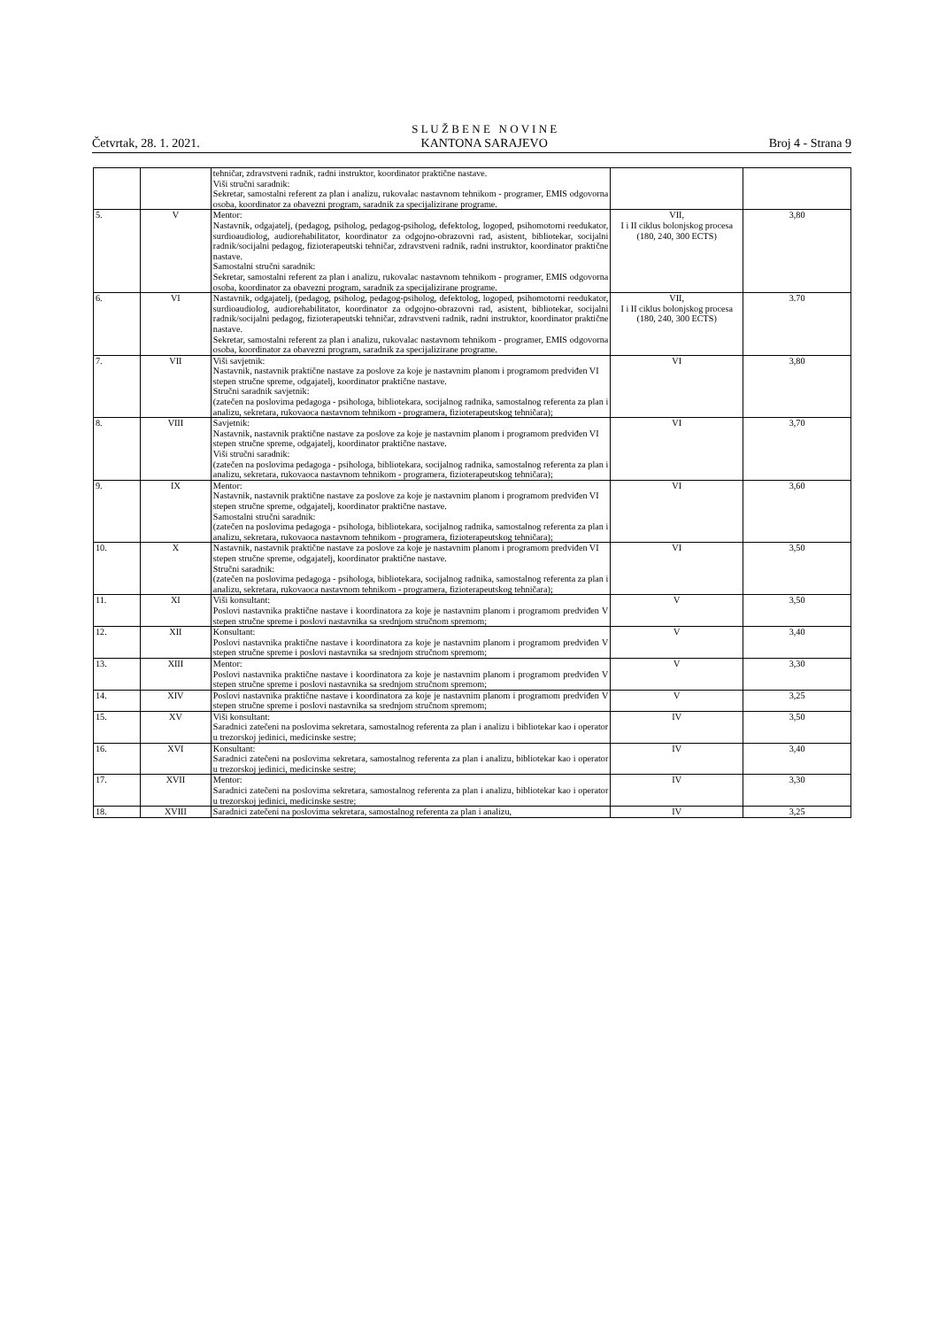Četvrtak, 28. 1. 2021.
S L U Ž B E N E N O V I N E
KANTONA SARAJEVO
Broj 4 - Strana 9
| | | tehničar, zdravstveni radnik, radni instruktor, koordinator praktične nastave. Viši stručni saradnik: Sekretar, samostalni referent za plan i analizu, rukovalac nastavnom tehnikom - programer, EMIS odgovorna osoba, koordinator za obavezni program, saradnik za specijalizirane programe. | | |
| 5. | V | Mentor: Nastavnik, odgajatelj, (pedagog, psiholog, pedagog-psiholog, defektolog, logoped, psihomotorni reedukator, surdioaudiolog, audiorehabilitator, koordinator za odgojno-obrazovni rad, asistent, bibliotekar, socijalni radnik/socijalni pedagog, fizioterapeutski tehničar, zdravstveni radnik, radni instruktor, koordinator praktične nastave. Samostalni stručni saradnik: Sekretar, samostalni referent za plan i analizu, rukovalac nastavnom tehnikom - programer, EMIS odgovorna osoba, koordinator za obavezni program, saradnik za specijalizirane programe. | VII, I i II ciklus bolonjskog procesa (180, 240, 300 ECTS) | 3,80 |
| 6. | VI | Nastavnik, odgajatelj, (pedagog, psiholog, pedagog-psiholog, defektolog, logoped, psihomotorni reedukator, surdioaudiolog, audiorehabilitator, koordinator za odgojno-obrazovni rad, asistent, bibliotekar, socijalni radnik/socijalni pedagog, fizioterapeutski tehničar, zdravstveni radnik, radni instruktor, koordinator praktične nastave. Sekretar, samostalni referent za plan i analizu, rukovalac nastavnom tehnikom - programer, EMIS odgovorna osoba, koordinator za obavezni program, saradnik za specijalizirane programe. | VII, I i II ciklus bolonjskog procesa (180, 240, 300 ECTS) | 3.70 |
| 7. | VII | Viši savjetnik: Nastavnik, nastavnik praktične nastave za poslove za koje je nastavnim planom i programom predviđen VI stepen stručne spreme, odgajatelj, koordinator praktične nastave. Stručni saradnik savjetnik: (zatečen na poslovima pedagoga - psihologa, bibliotekara, socijalnog radnika, samostalnog referenta za plan i analizu, sekretara, rukovaoca nastavnom tehnikom - programera, fizioterapeutskog tehničara); | VI | 3,80 |
| 8. | VIII | Savjetnik: Nastavnik, nastavnik praktične nastave za poslove za koje je nastavnim planom i programom predviđen VI stepen stručne spreme, odgajatelj, koordinator praktične nastave. Viši stručni saradnik: (zatečen na poslovima pedagoga - psihologa, bibliotekara, socijalnog radnika, samostalnog referenta za plan i analizu, sekretara, rukovaoca nastavnom tehnikom - programera, fizioterapeutskog tehničara); | VI | 3,70 |
| 9. | IX | Mentor: Nastavnik, nastavnik praktične nastave za poslove za koje je nastavnim planom i programom predviđen VI stepen stručne spreme, odgajatelj, koordinator praktične nastave. Samostalni stručni saradnik: (zatečen na poslovima pedagoga - psihologa, bibliotekara, socijalnog radnika, samostalnog referenta za plan i analizu, sekretara, rukovaoca nastavnom tehnikom - programera, fizioterapeutskog tehničara); | VI | 3,60 |
| 10. | X | Nastavnik, nastavnik praktične nastave za poslove za koje je nastavnim planom i programom predviđen VI stepen stručne spreme, odgajatelj, koordinator praktične nastave. Stručni saradnik: (zatečen na poslovima pedagoga - psihologa, bibliotekara, socijalnog radnika, samostalnog referenta za plan i analizu, sekretara, rukovaoca nastavnom tehnikom - programera, fizioterapeutskog tehničara); | VI | 3,50 |
| 11. | XI | Viši konsultant: Poslovi nastavnika praktične nastave i koordinatora za koje je nastavnim planom i programom predviđen V stepen stručne spreme i poslovi nastavnika sa srednjom stručnom spremom; | V | 3,50 |
| 12. | XII | Konsultant: Poslovi nastavnika praktične nastave i koordinatora za koje je nastavnim planom i programom predviđen V stepen stručne spreme i poslovi nastavnika sa srednjom stručnom spremom; | V | 3,40 |
| 13. | XIII | Mentor: Poslovi nastavnika praktične nastave i koordinatora za koje je nastavnim planom i programom predviđen V stepen stručne spreme i poslovi nastavnika sa srednjom stručnom spremom; | V | 3,30 |
| 14. | XIV | Poslovi nastavnika praktične nastave i koordinatora za koje je nastavnim planom i programom predviđen V stepen stručne spreme i poslovi nastavnika sa srednjom stručnom spremom; | V | 3,25 |
| 15. | XV | Viši konsultant: Saradnici zatečeni na poslovima sekretara, samostalnog referenta za plan i analizu i bibliotekar kao i operator u trezorskoj jedinici, medicinske sestre; | IV | 3,50 |
| 16. | XVI | Konsultant: Saradnici zatečeni na poslovima sekretara, samostalnog referenta za plan i analizu, bibliotekar kao i operator u trezorskoj jedinici, medicinske sestre; | IV | 3,40 |
| 17. | XVII | Mentor: Saradnici zatečeni na poslovima sekretara, samostalnog referenta za plan i analizu, bibliotekar kao i operator u trezorskoj jedinici, medicinske sestre; | IV | 3,30 |
| 18. | XVIII | Saradnici zatečeni na poslovima sekretara, samostalnog referenta za plan i analizu, | IV | 3,25 |